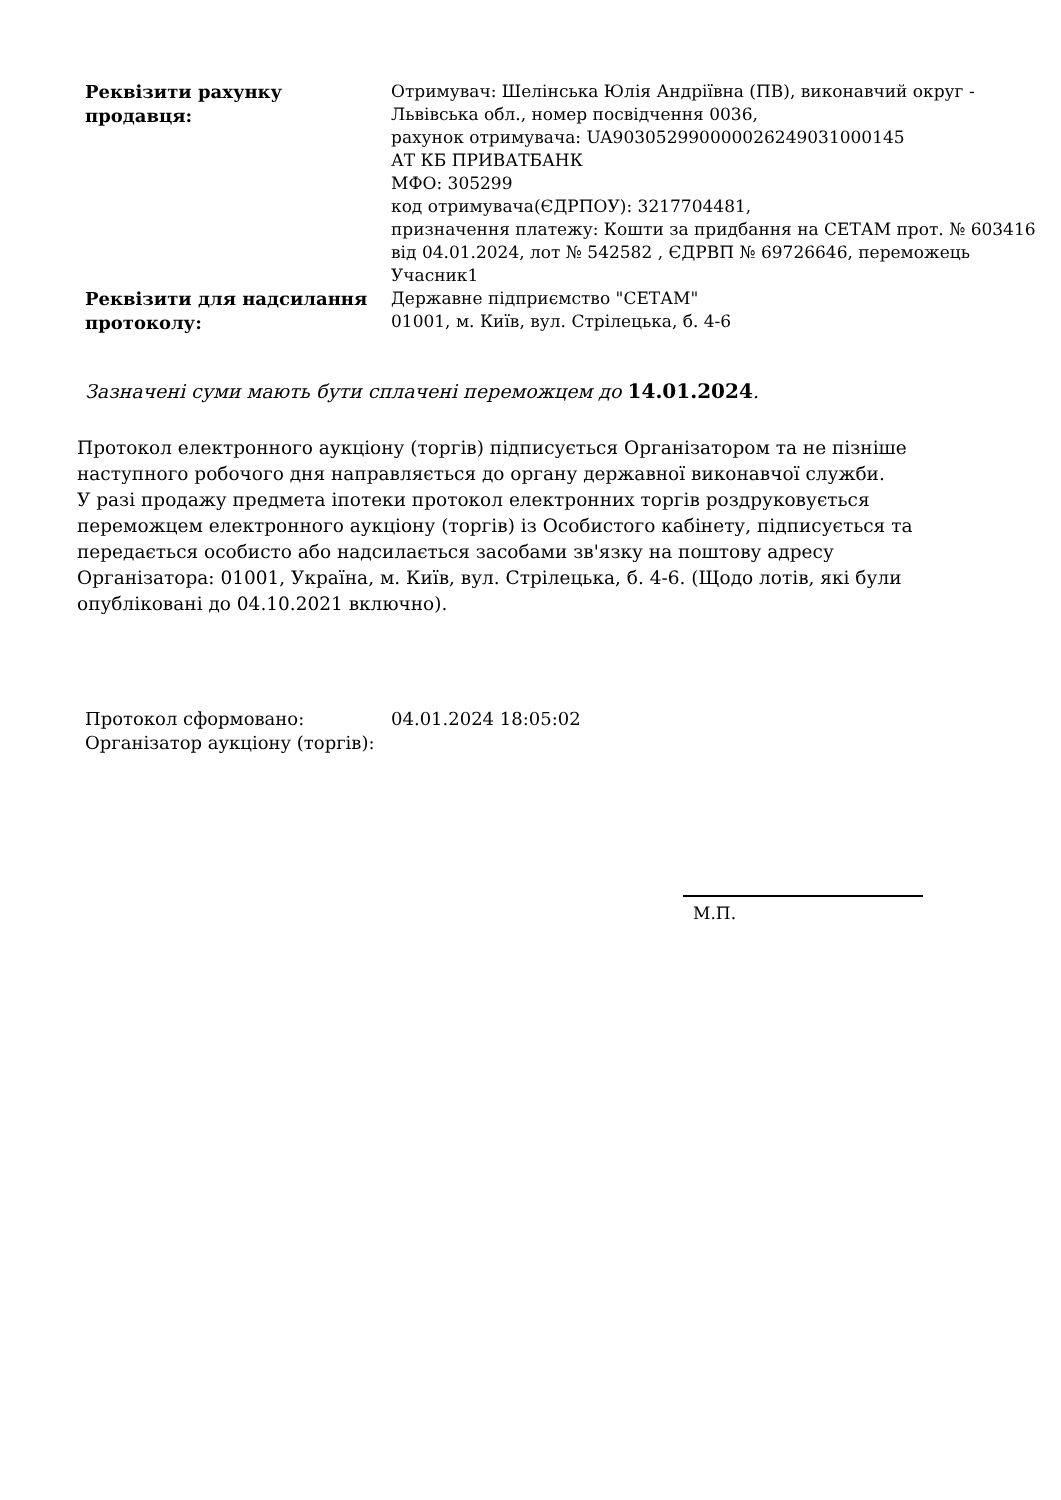| Реквізити рахунку продавця: | Отримувач: Шелінська Юлія Андріївна (ПВ), виконавчий округ - Львівська обл., номер посвідчення 0036, рахунок отримувача: UA903052990000026249031000145 АТ КБ ПРИВАТБАНК МФО: 305299 код отримувача(ЄДРПОУ): 3217704481, призначення платежу: Кошти за придбання на СЕТАМ прот. № 603416 від 04.01.2024, лот № 542582 , ЄДРВП № 69726646, переможець Учасник1 |
| Реквізити для надсилання протоколу: | Державне підприємство "СЕТАМ" 01001, м. Київ, вул. Стрілецька, б. 4-6 |
Зазначені суми мають бути сплачені переможцем до 14.01.2024.
Протокол електронного аукціону (торгів) підписується Організатором та не пізніше наступного робочого дня направляється до органу державної виконавчої служби.
У разі продажу предмета іпотеки протокол електронних торгів роздруковується переможцем електронного аукціону (торгів) із Особистого кабінету, підписується та передається особисто або надсилається засобами зв'язку на поштову адресу Організатора: 01001, Україна, м. Київ, вул. Стрілецька, б. 4-6. (Щодо лотів, які були опубліковані до 04.10.2021 включно).
| Протокол сформовано: | 04.01.2024 18:05:02 |
| Організатор аукціону (торгів): | |
М.П.